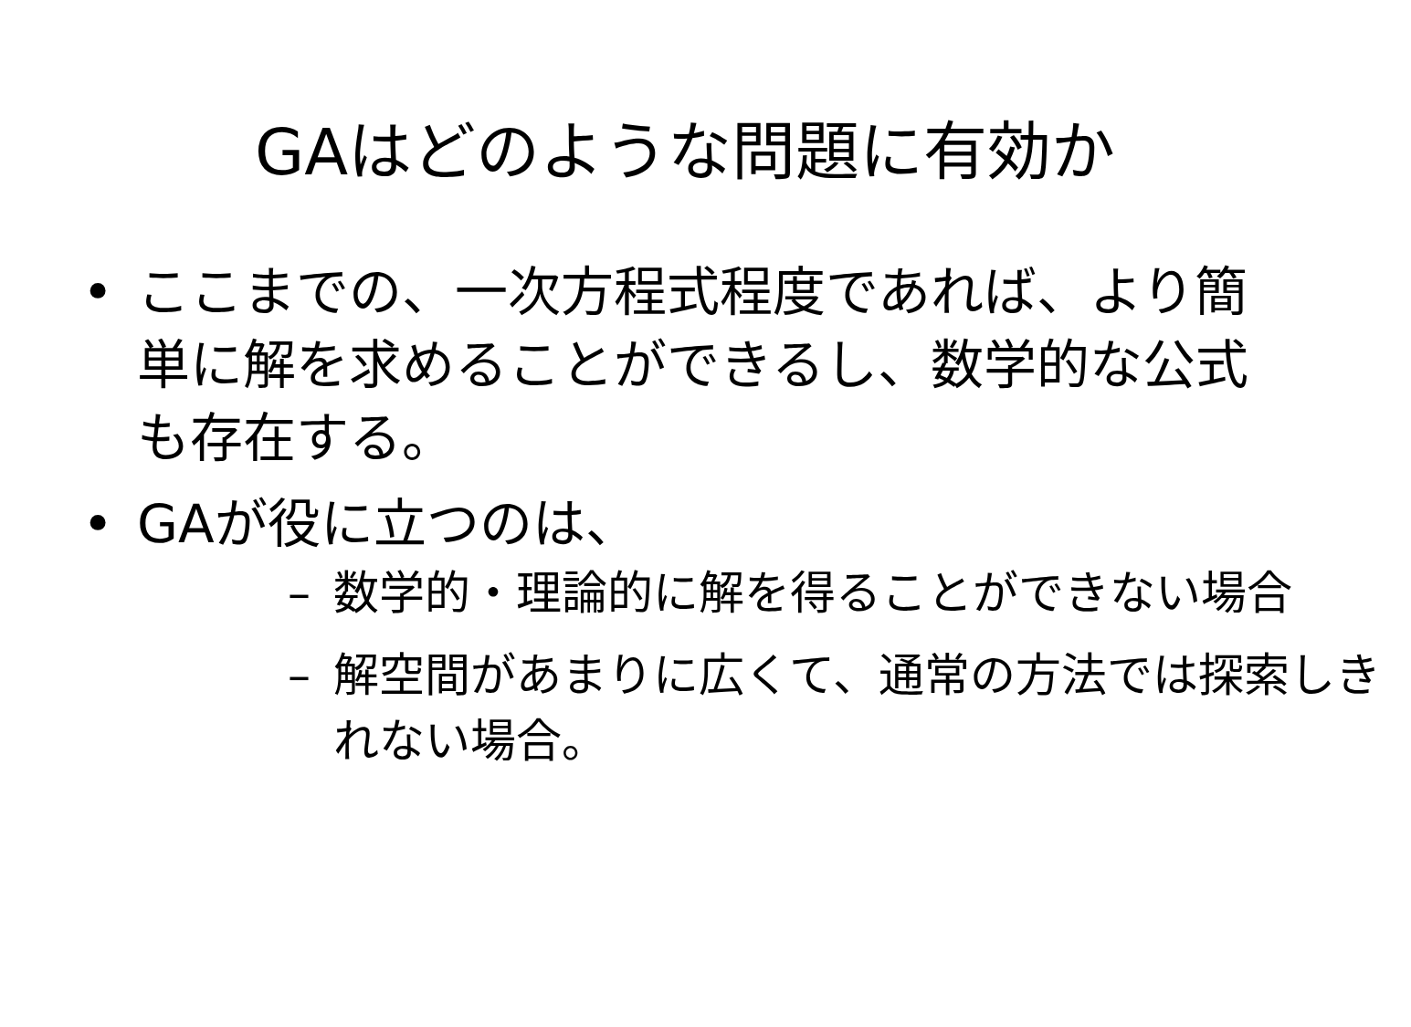GAはどのような問題に有効か
• ここまでの、一次方程式程度であれば、より簡単に解を求めることができるし、数学的な公式も存在する。
• GAが役に立つのは、
– 数学的・理論的に解を得ることができない場合
– 解空間があまりに広くて、通常の方法では探索しきれない場合。